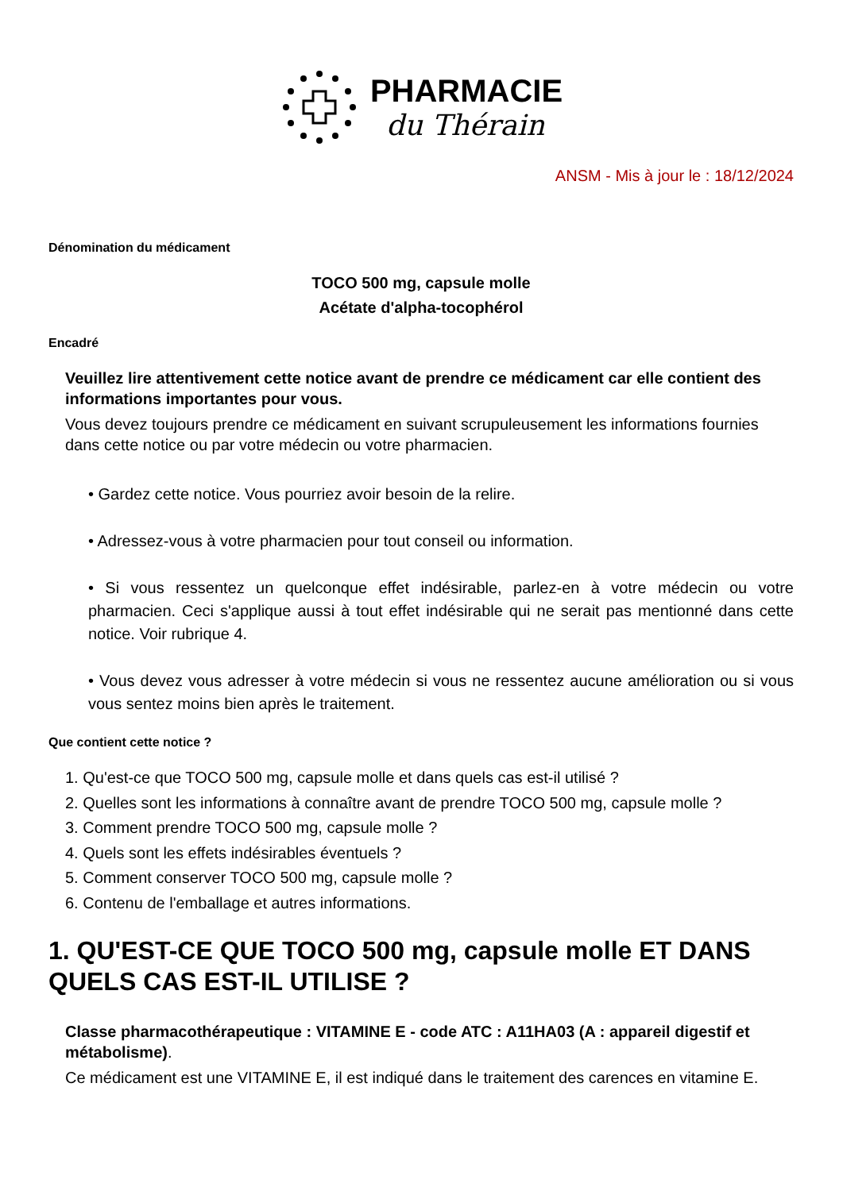PHARMACIE
du Thérain
ANSM - Mis à jour le : 18/12/2024
Dénomination du médicament
TOCO 500 mg, capsule molle
Acétate d'alpha-tocophérol
Encadré
Veuillez lire attentivement cette notice avant de prendre ce médicament car elle contient des informations importantes pour vous.
Vous devez toujours prendre ce médicament en suivant scrupuleusement les informations fournies dans cette notice ou par votre médecin ou votre pharmacien.
• Gardez cette notice. Vous pourriez avoir besoin de la relire.
• Adressez-vous à votre pharmacien pour tout conseil ou information.
• Si vous ressentez un quelconque effet indésirable, parlez-en à votre médecin ou votre pharmacien. Ceci s'applique aussi à tout effet indésirable qui ne serait pas mentionné dans cette notice. Voir rubrique 4.
• Vous devez vous adresser à votre médecin si vous ne ressentez aucune amélioration ou si vous vous sentez moins bien après le traitement.
Que contient cette notice ?
1. Qu'est-ce que TOCO 500 mg, capsule molle et dans quels cas est-il utilisé ?
2. Quelles sont les informations à connaître avant de prendre TOCO 500 mg, capsule molle ?
3. Comment prendre TOCO 500 mg, capsule molle ?
4. Quels sont les effets indésirables éventuels ?
5. Comment conserver TOCO 500 mg, capsule molle ?
6. Contenu de l'emballage et autres informations.
1. QU'EST-CE QUE TOCO 500 mg, capsule molle ET DANS QUELS CAS EST-IL UTILISE ?
Classe pharmacothérapeutique : VITAMINE E - code ATC : A11HA03 (A : appareil digestif et métabolisme).
Ce médicament est une VITAMINE E, il est indiqué dans le traitement des carences en vitamine E.